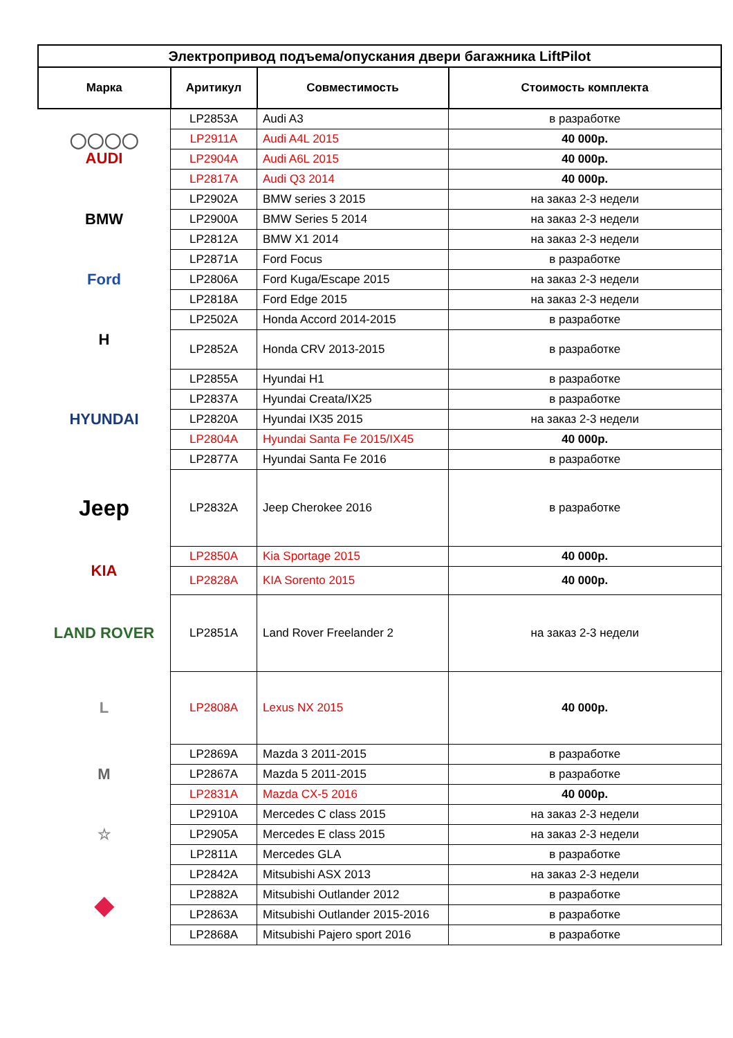| Электропривод подъема/опускания двери багажника LiftPilot | | | |
| --- | --- | --- | --- |
| Марка | Аритикул | Совместимость | Стоимость комплекта |
| ◯◯◯◯ AUDI | LP2853A | Audi A3 | в разработке |
| | LP2911A | Audi A4L 2015 | 40 000р. |
| | LP2904A | Audi A6L 2015 | 40 000р. |
| | LP2817A | Audi Q3 2014 | 40 000р. |
| BMW | LP2902A | BMW series 3 2015 | на заказ 2-3 недели |
| | LP2900A | BMW Series 5 2014 | на заказ 2-3 недели |
| | LP2812A | BMW X1 2014 | на заказ 2-3 недели |
| Ford | LP2871A | Ford Focus | в разработке |
| | LP2806A | Ford Kuga/Escape 2015 | на заказ 2-3 недели |
| | LP2818A | Ford Edge 2015 | на заказ 2-3 недели |
| H | LP2502A | Honda Accord 2014-2015 | в разработке |
| | LP2852A | Honda CRV 2013-2015 | в разработке |
| HYUNDAI | LP2855A | Hyundai H1 | в разработке |
| | LP2837A | Hyundai Creata/IX25 | в разработке |
| | LP2820A | Hyundai IX35 2015 | на заказ 2-3 недели |
| | LP2804A | Hyundai Santa Fe 2015/IX45 | 40 000р. |
| | LP2877A | Hyundai Santa Fe 2016 | в разработке |
| Jeep | LP2832A | Jeep Cherokee 2016 | в разработке |
| KIA | LP2850A | Kia Sportage 2015 | 40 000р. |
| | LP2828A | KIA Sorento 2015 | 40 000р. |
| LAND ROVER | LP2851A | Land Rover Freelander 2 | на заказ 2-3 недели |
| L | LP2808A | Lexus NX 2015 | 40 000р. |
| M | LP2869A | Mazda 3 2011-2015 | в разработке |
| | LP2867A | Mazda 5 2011-2015 | в разработке |
| | LP2831A | Mazda CX-5 2016 | 40 000р. |
| ☆ | LP2910A | Mercedes C class 2015 | на заказ 2-3 недели |
| | LP2905A | Mercedes E class 2015 | на заказ 2-3 недели |
| | LP2811A | Mercedes GLA | в разработке |
| ◆ | LP2842A | Mitsubishi ASX 2013 | на заказ 2-3 недели |
| | LP2882A | Mitsubishi Outlander 2012 | в разработке |
| | LP2863A | Mitsubishi Outlander 2015-2016 | в разработке |
| | LP2868A | Mitsubishi Pajero sport 2016 | в разработке |